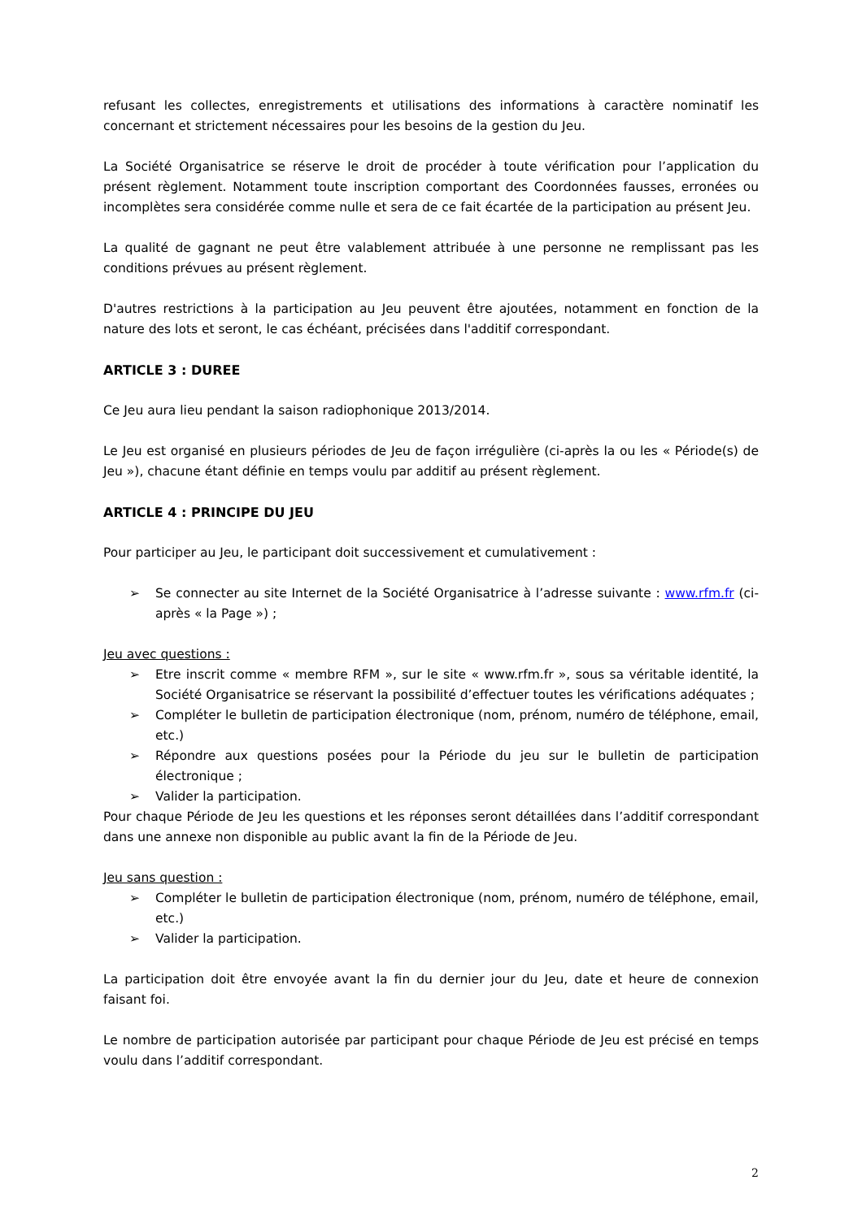refusant les collectes, enregistrements et utilisations des informations à caractère nominatif les concernant et strictement nécessaires pour les besoins de la gestion du Jeu.
La Société Organisatrice se réserve le droit de procéder à toute vérification pour l’application du présent règlement. Notamment toute inscription comportant des Coordonnées fausses, erronées ou incomplètes sera considérée comme nulle et sera de ce fait écartée de la participation au présent Jeu.
La qualité de gagnant ne peut être valablement attribuée à une personne ne remplissant pas les conditions prévues au présent règlement.
D'autres restrictions à la participation au Jeu peuvent être ajoutées, notamment en fonction de la nature des lots et seront, le cas échéant, précisées dans l'additif correspondant.
ARTICLE 3 : DUREE
Ce Jeu aura lieu pendant la saison radiophonique 2013/2014.
Le Jeu est organisé en plusieurs périodes de Jeu de façon irrégulière (ci-après la ou les « Période(s) de Jeu »), chacune étant définie en temps voulu par additif au présent règlement.
ARTICLE 4 : PRINCIPE DU JEU
Pour participer au Jeu, le participant doit successivement et cumulativement :
➢ Se connecter au site Internet de la Société Organisatrice à l’adresse suivante : www.rfm.fr (ci-après « la Page ») ;
Jeu avec questions :
➢ Etre inscrit comme « membre RFM », sur le site « www.rfm.fr », sous sa véritable identité, la Société Organisatrice se réservant la possibilité d’effectuer toutes les vérifications adéquates ;
➢ Compléter le bulletin de participation électronique (nom, prénom, numéro de téléphone, email, etc.)
➢ Répondre aux questions posées pour la Période du jeu sur le bulletin de participation électronique ;
➢ Valider la participation.
Pour chaque Période de Jeu les questions et les réponses seront détaillées dans l’additif correspondant dans une annexe non disponible au public avant la fin de la Période de Jeu.
Jeu sans question :
➢ Compléter le bulletin de participation électronique (nom, prénom, numéro de téléphone, email, etc.)
➢ Valider la participation.
La participation doit être envoyée avant la fin du dernier jour du Jeu, date et heure de connexion faisant foi.
Le nombre de participation autorisée par participant pour chaque Période de Jeu est précisé en temps voulu dans l’additif correspondant.
2